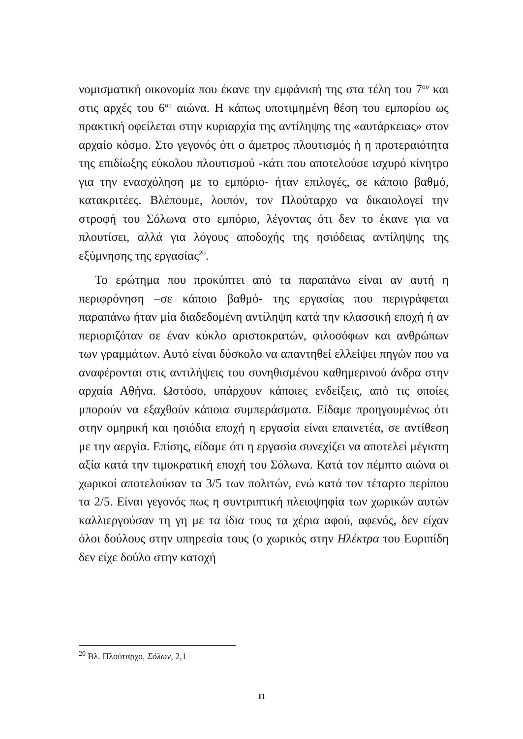νομισματική οικονομία που έκανε την εμφάνισή της στα τέλη του 7<sup>ου</sup> και στις αρχές του 6<sup>ου</sup> αιώνα. Η κάπως υποτιμημένη θέση του εμπορίου ως πρακτική οφείλεται στην κυριαρχία της αντίληψης της «αυτάρκειας» στον αρχαίο κόσμο. Στο γεγονός ότι ο άμετρος πλουτισμός ή η προτεραιότητα της επιδίωξης εύκολου πλουτισμού -κάτι που αποτελούσε ισχυρό κίνητρο για την ενασχόληση με το εμπόριο- ήταν επιλογές, σε κάποιο βαθμό, κατακριτέες. Βλέπουμε, λοιπόν, τον Πλούταρχο να δικαιολογεί την στροφή του Σόλωνα στο εμπόριο, λέγοντας ότι δεν το έκανε για να πλουτίσει, αλλά για λόγους αποδοχής της ησιόδειας αντίληψης της εξύμνησης της εργασίας<sup>20</sup>.
Το ερώτημα που προκύπτει από τα παραπάνω είναι αν αυτή η περιφρόνηση –σε κάποιο βαθμό- της εργασίας που περιγράφεται παραπάνω ήταν μία διαδεδομένη αντίληψη κατά την κλασσική εποχή ή αν περιοριζόταν σε έναν κύκλο αριστοκρατών, φιλοσόφων και ανθρώπων των γραμμάτων. Αυτό είναι δύσκολο να απαντηθεί ελλείψει πηγών που να αναφέρονται στις αντιλήψεις του συνηθισμένου καθημερινού άνδρα στην αρχαία Αθήνα. Ωστόσο, υπάρχουν κάποιες ενδείξεις, από τις οποίες μπορούν να εξαχθούν κάποια συμπεράσματα. Είδαμε προηγουμένως ότι στην ομηρική και ησιόδια εποχή η εργασία είναι επαινετέα, σε αντίθεση με την αεργία. Επίσης, είδαμε ότι η εργασία συνεχίζει να αποτελεί μέγιστη αξία κατά την τιμοκρατική εποχή του Σόλωνα. Κατά τον πέμπτο αιώνα οι χωρικοί αποτελούσαν τα 3/5 των πολιτών, ενώ κατά τον τέταρτο περίπου τα 2/5. Είναι γεγονός πως η συντριπτική πλειοψηφία των χωρικών αυτών καλλιεργούσαν τη γη με τα ίδια τους τα χέρια αφού, αφενός, δεν είχαν όλοι δούλους στην υπηρεσία τους (ο χωρικός στην Ηλέκτρα του Ευριπίδη δεν είχε δούλο στην κατοχή
<sup>20</sup> Βλ. Πλούταρχο, Σόλων, 2,1
11